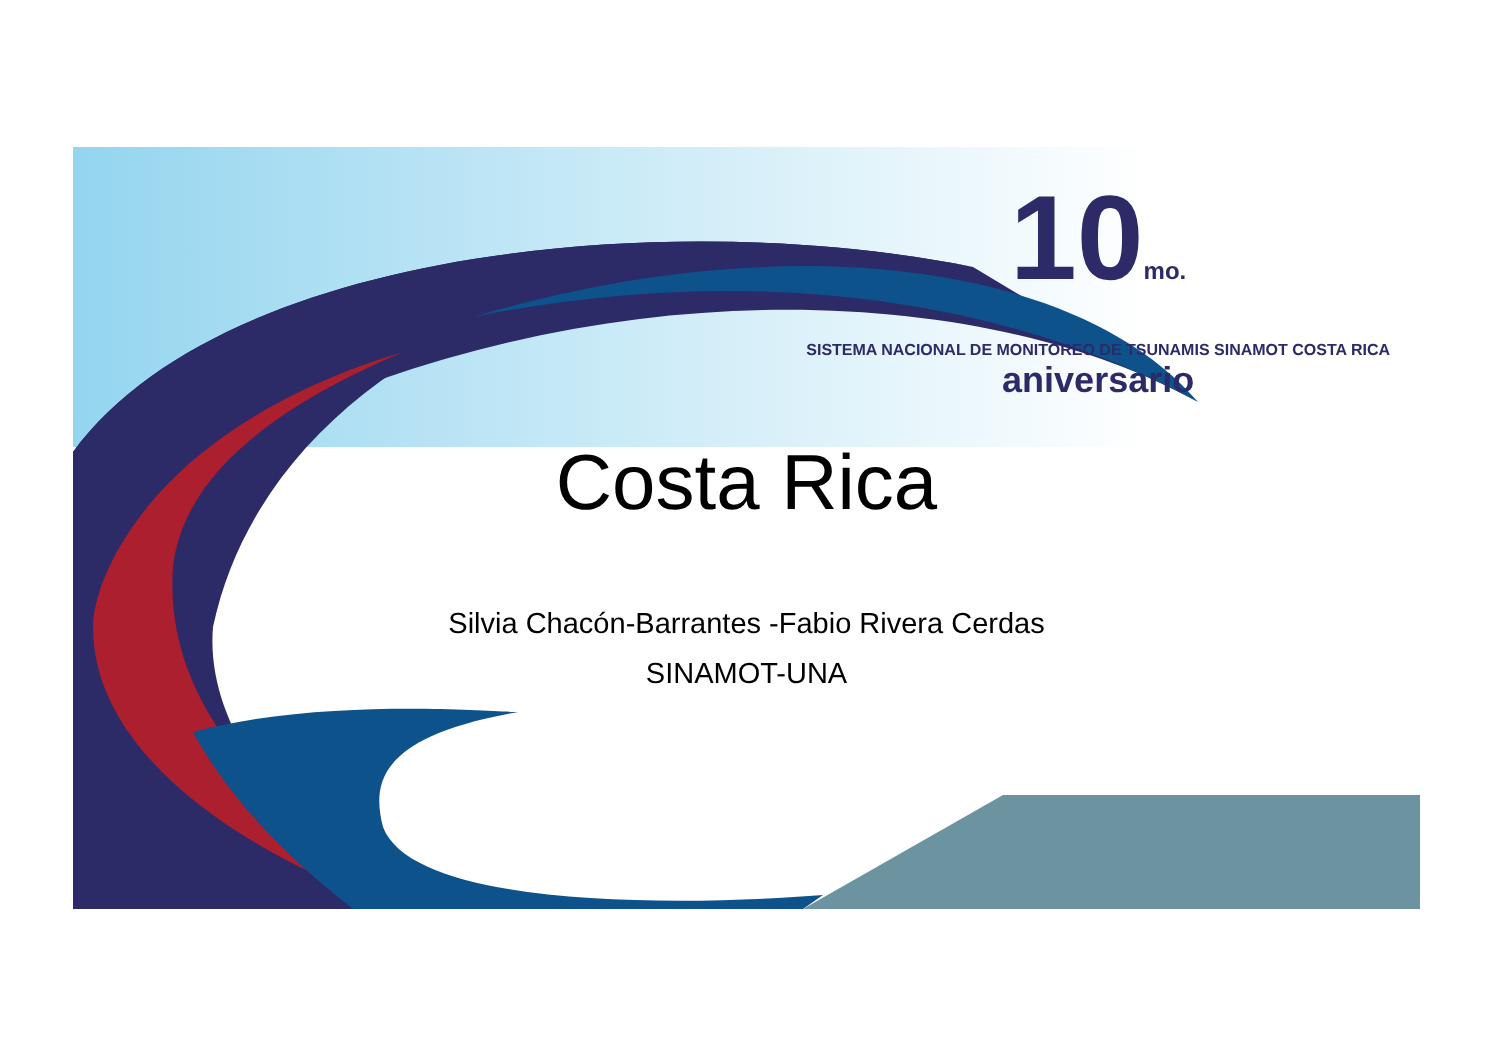10mo.
SISTEMA NACIONAL DE MONITOREO DE TSUNAMIS SINAMOT COSTA RICA
aniversario
Costa Rica
Silvia Chacón-Barrantes -Fabio Rivera Cerdas
SINAMOT-UNA